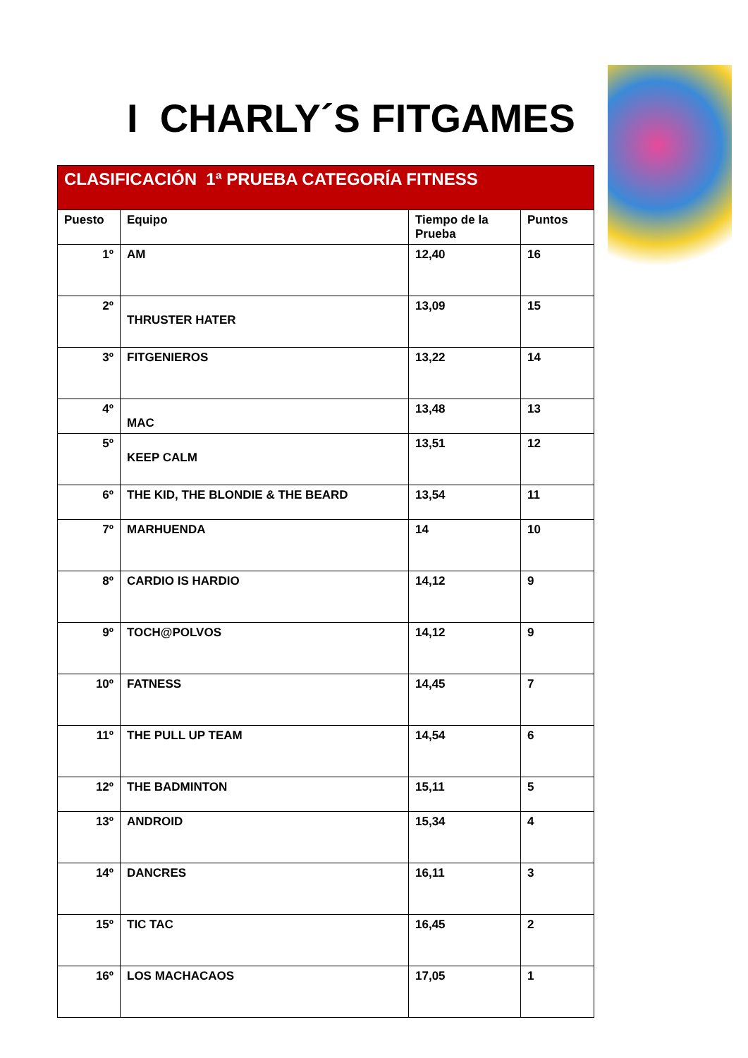I CHARLY´S FITGAMES
| CLASIFICACIÓN 1ª PRUEBA CATEGORÍA FITNESS | | | |
| --- | --- | --- | --- |
| Puesto | Equipo | Tiempo de la Prueba | Puntos |
| 1º | AM | 12,40 | 16 |
| 2º | THRUSTER HATER | 13,09 | 15 |
| 3º | FITGENIEROS | 13,22 | 14 |
| 4º | MAC | 13,48 | 13 |
| 5º | KEEP CALM | 13,51 | 12 |
| 6º | THE KID, THE BLONDIE & THE BEARD | 13,54 | 11 |
| 7º | MARHUENDA | 14 | 10 |
| 8º | CARDIO IS HARDIO | 14,12 | 9 |
| 9º | TOCH@POLVOS | 14,12 | 9 |
| 10º | FATNESS | 14,45 | 7 |
| 11º | THE PULL UP TEAM | 14,54 | 6 |
| 12º | THE BADMINTON | 15,11 | 5 |
| 13º | ANDROID | 15,34 | 4 |
| 14º | DANCRES | 16,11 | 3 |
| 15º | TIC TAC | 16,45 | 2 |
| 16º | LOS MACHACAOS | 17,05 | 1 |